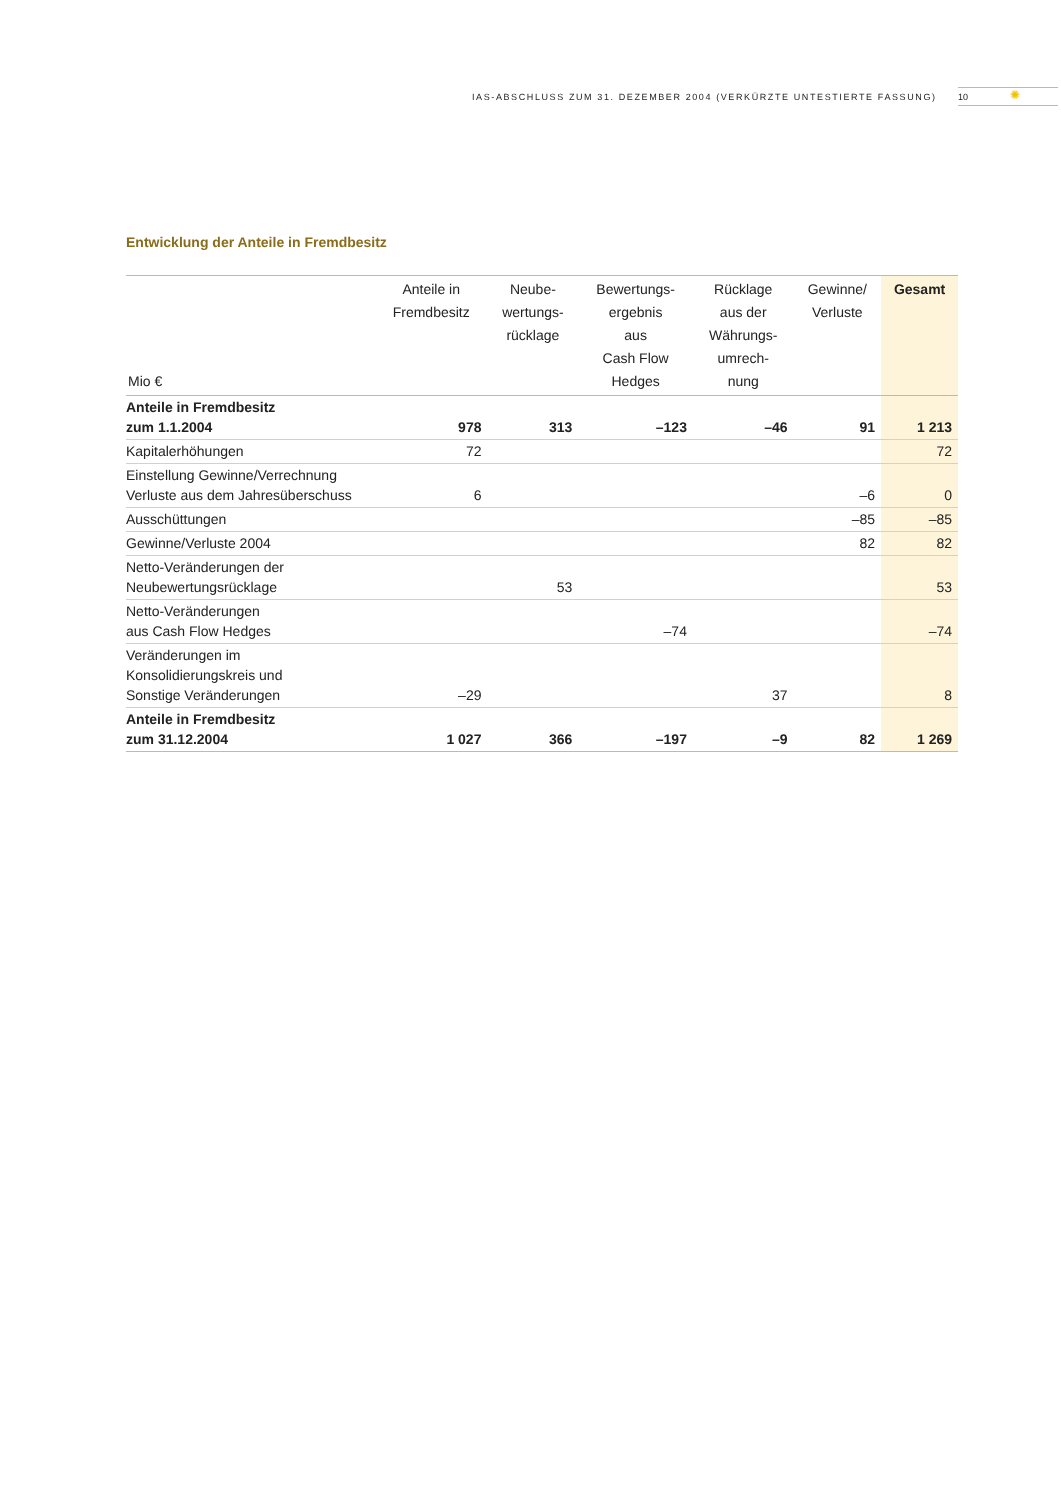IAS-ABSCHLUSS ZUM 31. DEZEMBER 2004 (VERKÜRZTE UNTESTIERTE FASSUNG) 10 ✺
Entwicklung der Anteile in Fremdbesitz
| Mio € | Anteile in Fremdbesitz | Neube- wertungs- rücklage | Bewertungs- ergebnis aus Cash Flow Hedges | Rücklage aus der Währungs- umrech- nung | Gewinne/ Verluste | Gesamt |
| --- | --- | --- | --- | --- | --- | --- |
| Anteile in Fremdbesitz zum 1.1.2004 | 978 | 313 | –123 | –46 | 91 | 1 213 |
| Kapitalerhöhungen | 72 | | | | | 72 |
| Einstellung Gewinne/Verrechnung Verluste aus dem Jahresüberschuss | 6 | | | | –6 | 0 |
| Ausschüttungen | | | | | –85 | –85 |
| Gewinne/Verluste 2004 | | | | | 82 | 82 |
| Netto-Veränderungen der Neubewertungsrücklage | | 53 | | | | 53 |
| Netto-Veränderungen aus Cash Flow Hedges | | | –74 | | | –74 |
| Veränderungen im Konsolidierungskreis und Sonstige Veränderungen | –29 | | | 37 | | 8 |
| Anteile in Fremdbesitz zum 31.12.2004 | 1 027 | 366 | –197 | –9 | 82 | 1 269 |